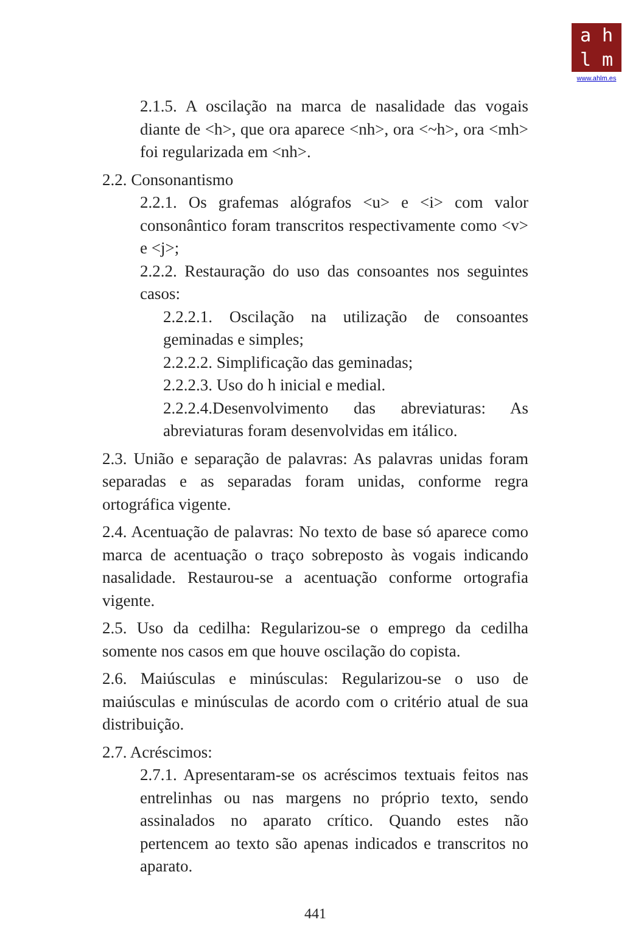a h
l m
www.ahlm.es
2.1.5. A oscilação na marca de nasalidade das vogais diante de <h>, que ora aparece <nh>, ora <~h>, ora <mh> foi regularizada em <nh>.
2.2. Consonantismo
2.2.1. Os grafemas alógrafos <u> e <i> com valor consonântico foram transcritos respectivamente como <v> e <j>;
2.2.2. Restauração do uso das consoantes nos seguintes casos:
2.2.2.1. Oscilação na utilização de consoantes geminadas e simples;
2.2.2.2. Simplificação das geminadas;
2.2.2.3. Uso do h inicial e medial.
2.2.2.4.Desenvolvimento das abreviaturas: As abreviaturas foram desenvolvidas em itálico.
2.3. União e separação de palavras: As palavras unidas foram separadas e as separadas foram unidas, conforme regra ortográfica vigente.
2.4. Acentuação de palavras: No texto de base só aparece como marca de acentuação o traço sobreposto às vogais indicando nasalidade. Restaurou-se a acentuação conforme ortografia vigente.
2.5. Uso da cedilha: Regularizou-se o emprego da cedilha somente nos casos em que houve oscilação do copista.
2.6. Maiúsculas e minúsculas: Regularizou-se o uso de maiúsculas e minúsculas de acordo com o critério atual de sua distribuição.
2.7. Acréscimos:
2.7.1. Apresentaram-se os acréscimos textuais feitos nas entrelinhas ou nas margens no próprio texto, sendo assinalados no aparato crítico. Quando estes não pertencem ao texto são apenas indicados e transcritos no aparato.
441